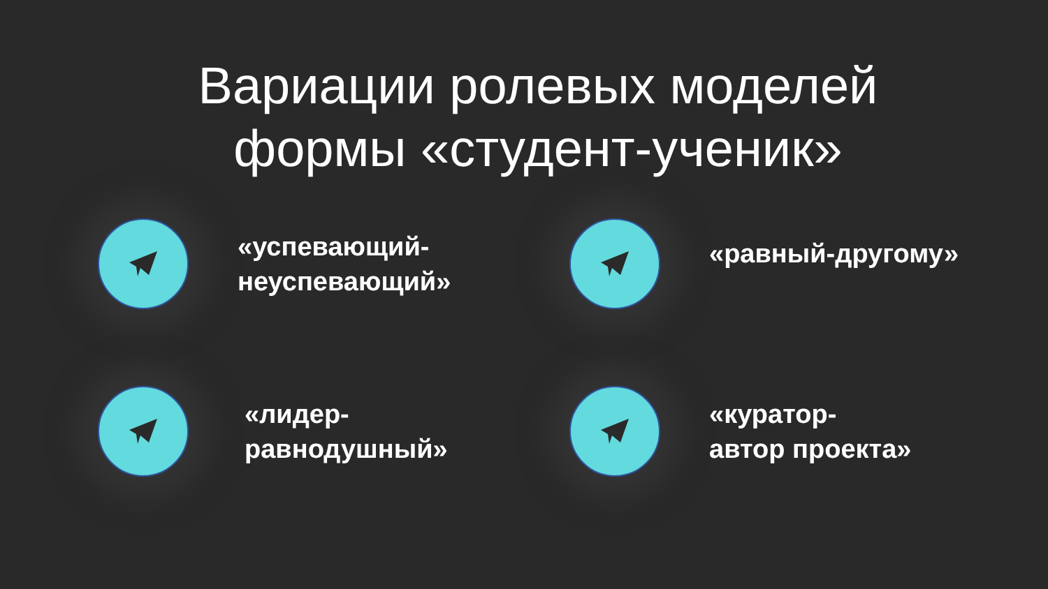Вариации ролевых моделей
формы «студент-ученик»
«успевающий-
неуспевающий»
«равный-другому»
«лидер-
равнодушный»
«куратор-
автор проекта»